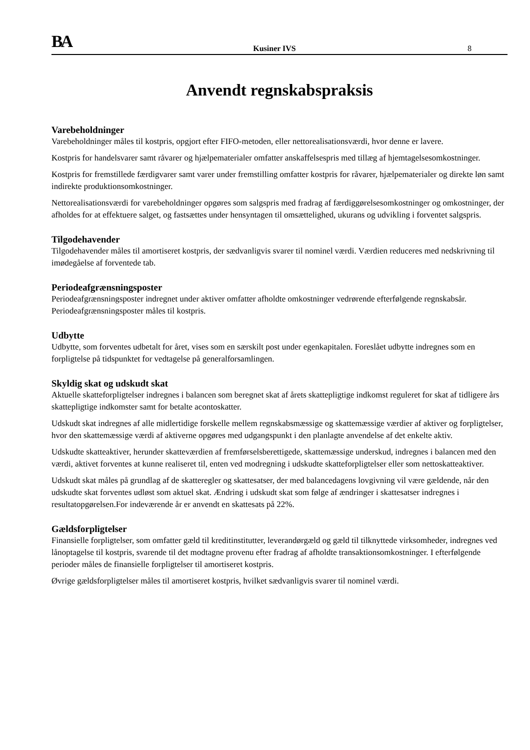BA
Kusiner IVS
8
Anvendt regnskabspraksis
Varebeholdninger
Varebeholdninger måles til kostpris, opgjort efter FIFO-metoden, eller nettorealisationsværdi, hvor denne er lavere.
Kostpris for handelsvarer samt råvarer og hjælpematerialer omfatter anskaffelsespris med tillæg af hjemtagelsesomkostninger.
Kostpris for fremstillede færdigvarer samt varer under fremstilling omfatter kostpris for råvarer, hjælpematerialer og direkte løn samt indirekte produktionsomkostninger.
Nettorealisationsværdi for varebeholdninger opgøres som salgspris med fradrag af færdiggørelsesomkostninger og omkostninger, der afholdes for at effektuere salget, og fastsættes under hensyntagen til omsættelighed, ukurans og udvikling i forventet salgspris.
Tilgodehavender
Tilgodehavender måles til amortiseret kostpris, der sædvanligvis svarer til nominel værdi. Værdien reduceres med nedskrivning til imødegåelse af forventede tab.
Periodeafgrænsningsposter
Periodeafgrænsningsposter indregnet under aktiver omfatter afholdte omkostninger vedrørende efterfølgende regnskabsår. Periodeafgrænsningsposter måles til kostpris.
Udbytte
Udbytte, som forventes udbetalt for året, vises som en særskilt post under egenkapitalen. Foreslået udbytte indregnes som en forpligtelse på tidspunktet for vedtagelse på generalforsamlingen.
Skyldig skat og udskudt skat
Aktuelle skatteforpligtelser indregnes i balancen som beregnet skat af årets skattepligtige indkomst reguleret for skat af tidligere års skattepligtige indkomster samt for betalte acontoskatter.
Udskudt skat indregnes af alle midlertidige forskelle mellem regnskabsmæssige og skattemæssige værdier af aktiver og forpligtelser, hvor den skattemæssige værdi af aktiverne opgøres med udgangspunkt i den planlagte anvendelse af det enkelte aktiv.
Udskudte skatteaktiver, herunder skatteværdien af fremførselsberettigede, skattemæssige underskud, indregnes i balancen med den værdi, aktivet forventes at kunne realiseret til, enten ved modregning i udskudte skatteforpligtelser eller som nettoskatteaktiver.
Udskudt skat måles på grundlag af de skatteregler og skattesatser, der med balancedagens lovgivning vil være gældende, når den udskudte skat forventes udløst som aktuel skat. Ændring i udskudt skat som følge af ændringer i skattesatser indregnes i resultatopgørelsen.For indeværende år er anvendt en skattesats på 22%.
Gældsforpligtelser
Finansielle forpligtelser, som omfatter gæld til kreditinstitutter, leverandørgæld og gæld til tilknyttede virksomheder, indregnes ved lånoptagelse til kostpris, svarende til det modtagne provenu efter fradrag af afholdte transaktionsomkostninger. I efterfølgende perioder måles de finansielle forpligtelser til amortiseret kostpris.
Øvrige gældsforpligtelser måles til amortiseret kostpris, hvilket sædvanligvis svarer til nominel værdi.